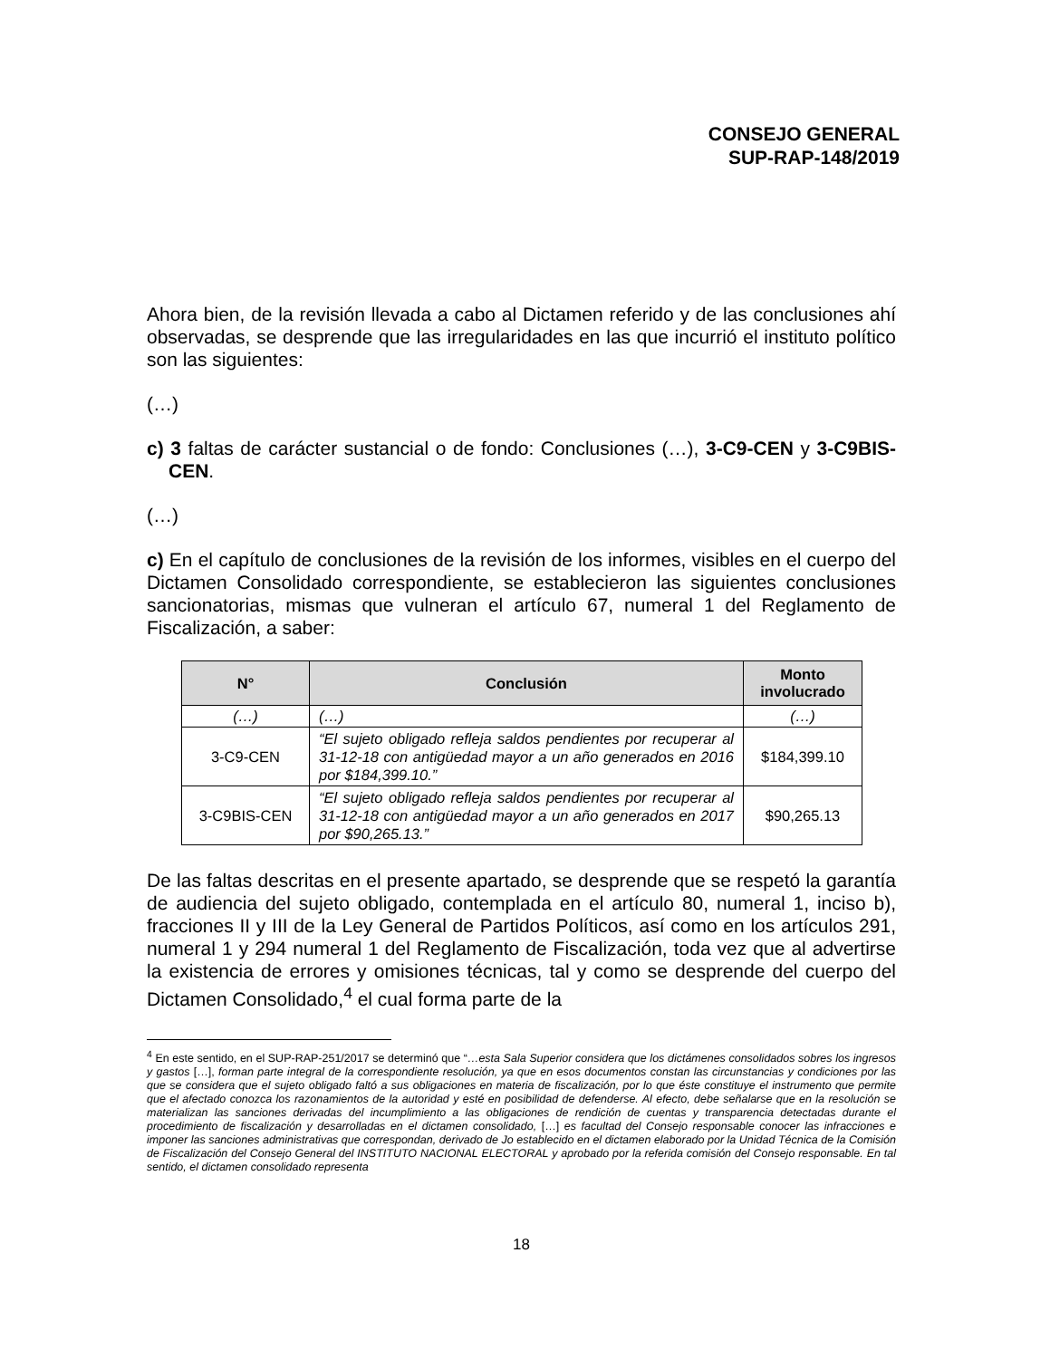CONSEJO GENERAL
SUP-RAP-148/2019
Ahora bien, de la revisión llevada a cabo al Dictamen referido y de las conclusiones ahí observadas, se desprende que las irregularidades en las que incurrió el instituto político son las siguientes:
(…)
c) 3 faltas de carácter sustancial o de fondo: Conclusiones (…), 3-C9-CEN y 3-C9BIS-CEN.
(…)
c) En el capítulo de conclusiones de la revisión de los informes, visibles en el cuerpo del Dictamen Consolidado correspondiente, se establecieron las siguientes conclusiones sancionatorias, mismas que vulneran el artículo 67, numeral 1 del Reglamento de Fiscalización, a saber:
| N° | Conclusión | Monto involucrado |
| --- | --- | --- |
| (…) | (…) | (…) |
| 3-C9-CEN | “El sujeto obligado refleja saldos pendientes por recuperar al 31-12-18 con antigüedad mayor a un año generados en 2016 por $184,399.10.” | $184,399.10 |
| 3-C9BIS-CEN | “El sujeto obligado refleja saldos pendientes por recuperar al 31-12-18 con antigüedad mayor a un año generados en 2017 por $90,265.13.” | $90,265.13 |
De las faltas descritas en el presente apartado, se desprende que se respetó la garantía de audiencia del sujeto obligado, contemplada en el artículo 80, numeral 1, inciso b), fracciones II y III de la Ley General de Partidos Políticos, así como en los artículos 291, numeral 1 y 294 numeral 1 del Reglamento de Fiscalización, toda vez que al advertirse la existencia de errores y omisiones técnicas, tal y como se desprende del cuerpo del Dictamen Consolidado,<sup>4</sup> el cual forma parte de la
<sup>4</sup> En este sentido, en el SUP-RAP-251/2017 se determinó que “…esta Sala Superior considera que los dictámenes consolidados sobres los ingresos y gastos […], forman parte integral de la correspondiente resolución, ya que en esos documentos constan las circunstancias y condiciones por las que se considera que el sujeto obligado faltó a sus obligaciones en materia de fiscalización, por lo que éste constituye el instrumento que permite que el afectado conozca los razonamientos de la autoridad y esté en posibilidad de defenderse. Al efecto, debe señalarse que en la resolución se materializan las sanciones derivadas del incumplimiento a las obligaciones de rendición de cuentas y transparencia detectadas durante el procedimiento de fiscalización y desarrolladas en el dictamen consolidado, […] es facultad del Consejo responsable conocer las infracciones e imponer las sanciones administrativas que correspondan, derivado de Jo establecido en el dictamen elaborado por la Unidad Técnica de la Comisión de Fiscalización del Consejo General del INSTITUTO NACIONAL ELECTORAL y aprobado por la referida comisión del Consejo responsable. En tal sentido, el dictamen consolidado representa
18